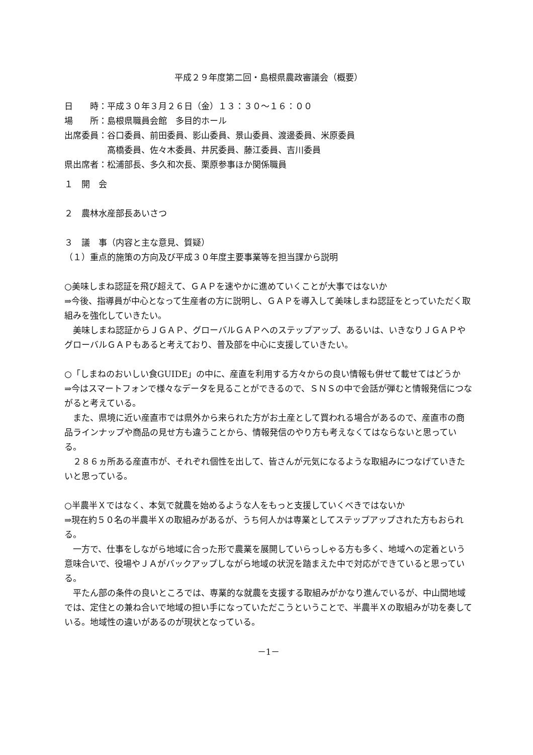平成２９年度第二回・島根県農政審議会（概要）
| 日 時： | 平成３０年３月２６日（金）１３：３０～１６：００ |
| 場 所： | 島根県職員会館 多目的ホール |
| 出席委員： | 谷口委員、前田委員、影山委員、景山委員、渡邊委員、米原委員 高橋委員、佐々木委員、井尻委員、藤江委員、吉川委員 |
| 県出席者： | 松浦部長、多久和次長、栗原参事ほか関係職員 |
１　開　会
２　農林水産部長あいさつ
３　議　事（内容と主な意見、質疑）
（１）重点的施策の方向及び平成３０年度主要事業等を担当課から説明
○美味しまね認証を飛び超えて、ＧＡＰを速やかに進めていくことが大事ではないか
⇒今後、指導員が中心となって生産者の方に説明し、ＧＡＰを導入して美味しまね認証をとっていただく取組みを強化していきたい。
　美味しまね認証からＪＧＡＰ、グローバルＧＡＰへのステップアップ、あるいは、いきなりＪＧＡＰやグローバルＧＡＰもあると考えており、普及部を中心に支援していきたい。
○「しまねのおいしい食GUIDE」の中に、産直を利用する方々からの良い情報も併せて載せてはどうか
⇒今はスマートフォンで様々なデータを見ることができるので、ＳＮＳの中で会話が弾むと情報発信につながると考えている。
　また、県境に近い産直市では県外から来られた方がお土産として買われる場合があるので、産直市の商品ラインナップや商品の見せ方も違うことから、情報発信のやり方も考えなくてはならないと思っている。
　２８６ヵ所ある産直市が、それぞれ個性を出して、皆さんが元気になるような取組みにつなげていきたいと思っている。
○半農半Ｘではなく、本気で就農を始めるような人をもっと支援していくべきではないか
⇒現在約５０名の半農半Ｘの取組みがあるが、うち何人かは専業としてステップアップされた方もおられる。
　一方で、仕事をしながら地域に合った形で農業を展開していらっしゃる方も多く、地域への定着という意味合いで、役場やＪＡがバックアップしながら地域の状況を踏まえた中で対応ができていると思っている。
　平たん部の条件の良いところでは、専業的な就農を支援する取組みがかなり進んでいるが、中山間地域では、定住との兼ね合いで地域の担い手になっていただこうということで、半農半Ｘの取組みが功を奏している。地域性の違いがあるのが現状となっている。
－1－